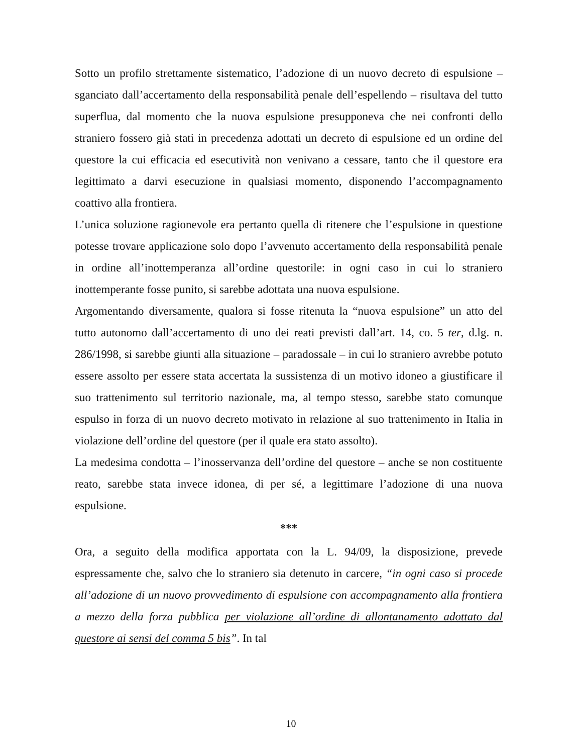Sotto un profilo strettamente sistematico, l’adozione di un nuovo decreto di espulsione – sganciato dall’accertamento della responsabilità penale dell’espellendo – risultava del tutto superflua, dal momento che la nuova espulsione presupponeva che nei confronti dello straniero fossero già stati in precedenza adottati un decreto di espulsione ed un ordine del questore la cui efficacia ed esecutività non venivano a cessare, tanto che il questore era legittimato a darvi esecuzione in qualsiasi momento, disponendo l’accompagnamento coattivo alla frontiera.
L’unica soluzione ragionevole era pertanto quella di ritenere che l’espulsione in questione potesse trovare applicazione solo dopo l’avvenuto accertamento della responsabilità penale in ordine all’inottemperanza all’ordine questorile: in ogni caso in cui lo straniero inottemperante fosse punito, si sarebbe adottata una nuova espulsione.
Argomentando diversamente, qualora si fosse ritenuta la “nuova espulsione” un atto del tutto autonomo dall’accertamento di uno dei reati previsti dall’art. 14, co. 5 ter, d.lg. n. 286/1998, si sarebbe giunti alla situazione – paradossale – in cui lo straniero avrebbe potuto essere assolto per essere stata accertata la sussistenza di un motivo idoneo a giustificare il suo trattenimento sul territorio nazionale, ma, al tempo stesso, sarebbe stato comunque espulso in forza di un nuovo decreto motivato in relazione al suo trattenimento in Italia in violazione dell’ordine del questore (per il quale era stato assolto).
La medesima condotta – l’inosservanza dell’ordine del questore – anche se non costituente reato, sarebbe stata invece idonea, di per sé, a legittimare l’adozione di una nuova espulsione.
***
Ora, a seguito della modifica apportata con la L. 94/09, la disposizione, prevede espressamente che, salvo che lo straniero sia detenuto in carcere, “in ogni caso si procede all’adozione di un nuovo provvedimento di espulsione con accompagnamento alla frontiera a mezzo della forza pubblica per violazione all’ordine di allontanamento adottato dal questore ai sensi del comma 5 bis”. In tal
10